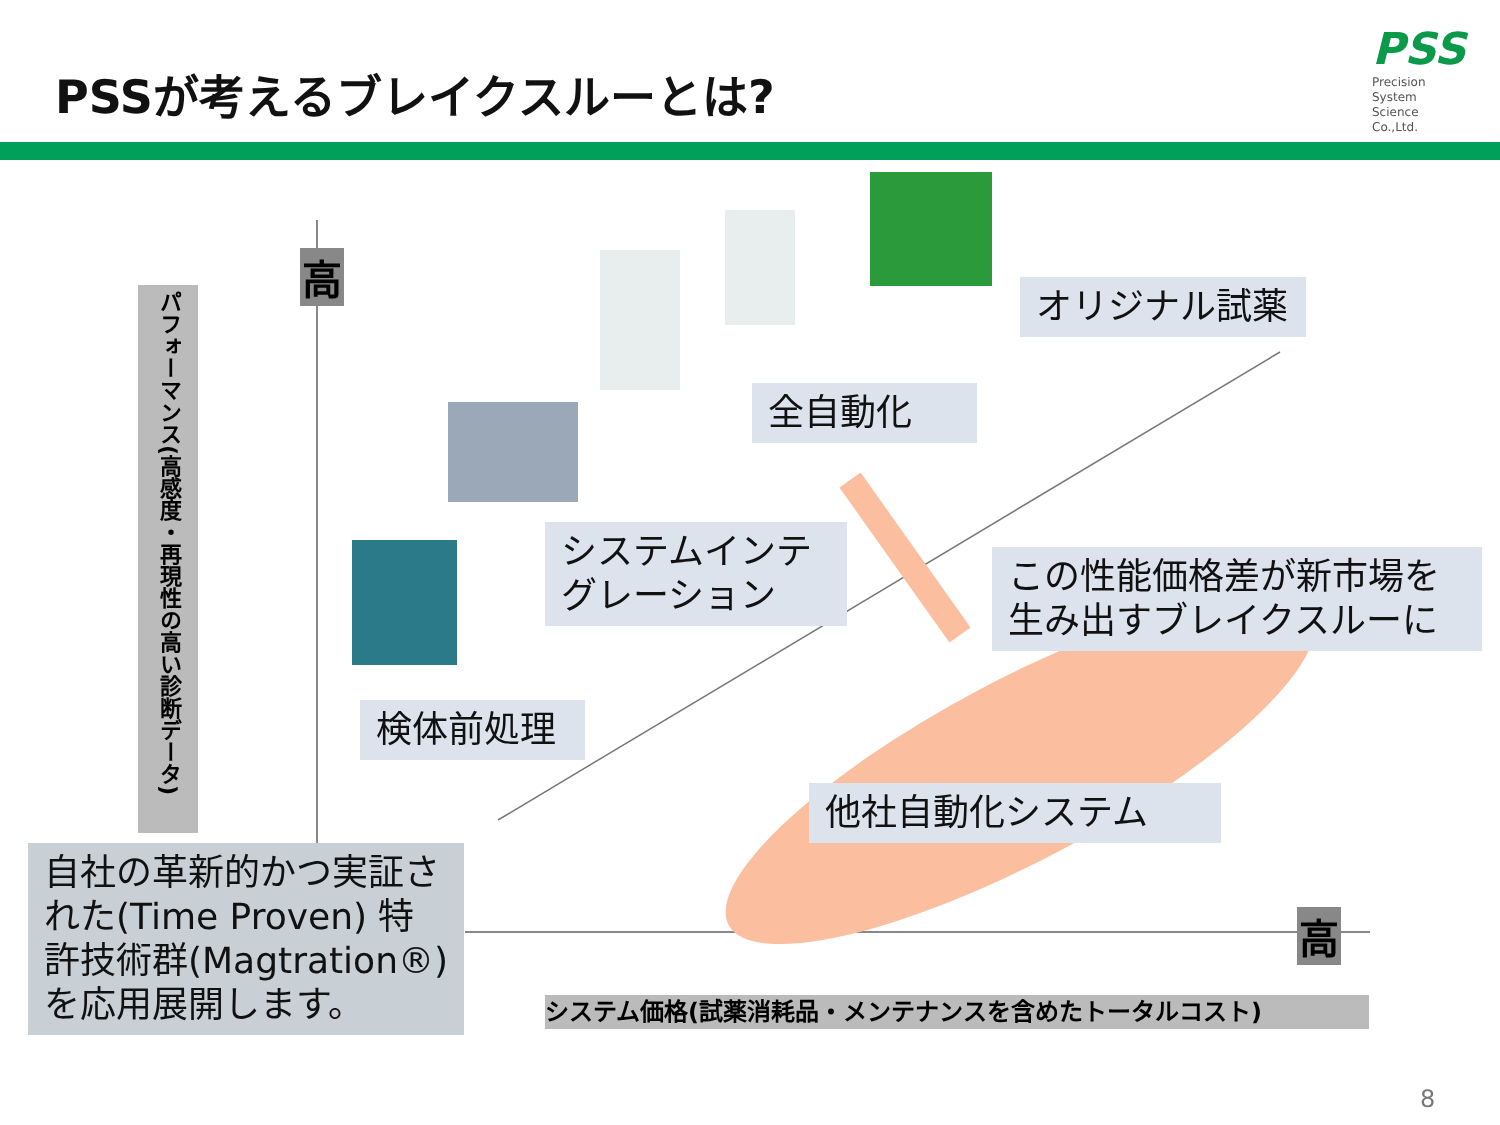PSSが考えるブレイクスルーとは?
PSS
Precision
System
Science
Co.,Ltd.
パフォーマンス(高感度・再現性の高い診断データ)
高
高
オリジナル試薬
全自動化
システムインテグレーション
この性能価格差が新市場を生み出すブレイクスルーに
検体前処理
他社自動化システム
自社の革新的かつ実証された(Time Proven) 特許技術群(Magtration®)を応用展開します。
システム価格(試薬消耗品・メンテナンスを含めたトータルコスト)
8